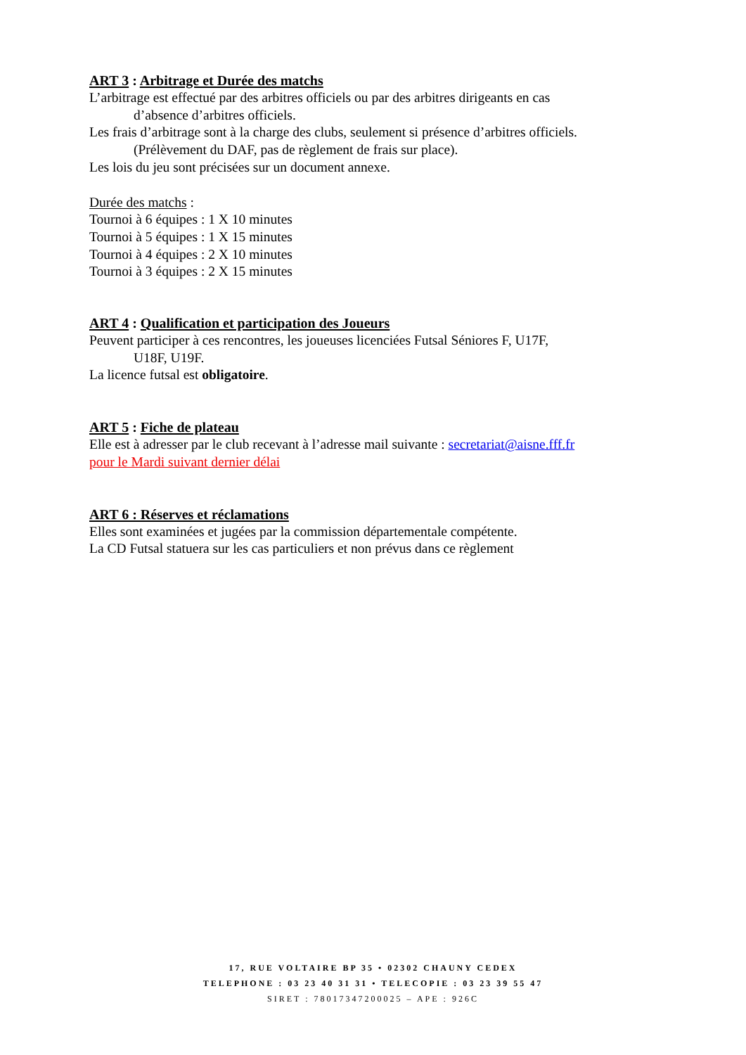ART 3 : Arbitrage et Durée des matchs
L’arbitrage est effectué par des arbitres officiels ou par des arbitres dirigeants en cas
d’absence d’arbitres officiels.
Les frais d’arbitrage sont à la charge des clubs, seulement si présence d’arbitres officiels.
(Prélèvement du DAF, pas de règlement de frais sur place).
Les lois du jeu sont précisées sur un document annexe.
Durée des matchs :
Tournoi à 6 équipes : 1 X 10 minutes
Tournoi à 5 équipes : 1 X 15 minutes
Tournoi à 4 équipes : 2 X 10 minutes
Tournoi à 3 équipes : 2 X 15 minutes
ART 4 : Qualification et participation des Joueurs
Peuvent participer à ces rencontres, les joueuses licenciées Futsal Séniores F, U17F,
U18F, U19F.
La licence futsal est obligatoire.
ART 5 : Fiche de plateau
Elle est à adresser par le club recevant à l’adresse mail suivante : secretariat@aisne.fff.fr
pour le Mardi suivant dernier délai
ART 6 : Réserves et réclamations
Elles sont examinées et jugées par la commission départementale compétente.
La CD Futsal statuera sur les cas particuliers et non prévus dans ce règlement
17, RUE VOLTAIRE BP 35 • 02302 CHAUNY CEDEX
TELEPHONE : 03 23 40 31 31 • TELECOPIE : 03 23 39 55 47
SIRET : 78017347200025 – APE : 926C